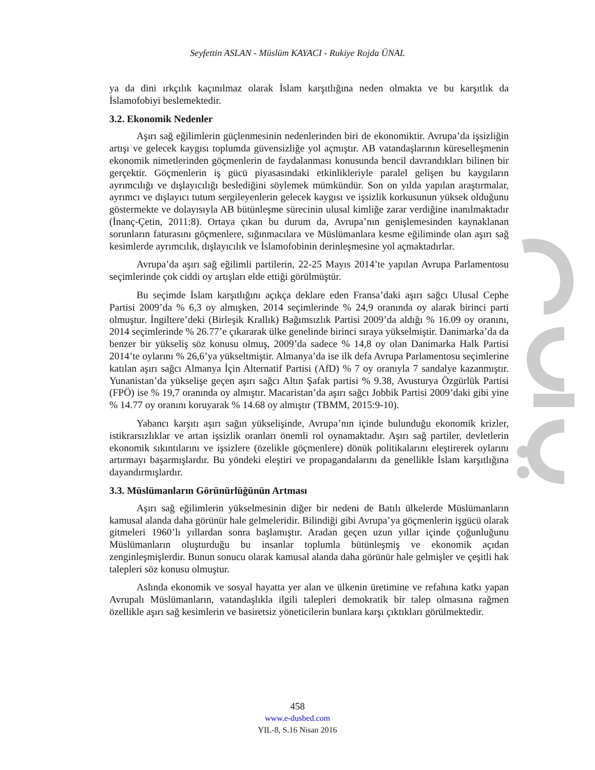Seyfettin ASLAN - Müslüm KAYACI - Rukiye Rojda ÜNAL
ya da dini ırkçılık kaçınılmaz olarak İslam karşıtlığına neden olmakta ve bu karşıtlık da İslamofobiyi beslemektedir.
3.2. Ekonomik Nedenler
Aşırı sağ eğilimlerin güçlenmesinin nedenlerinden biri de ekonomiktir. Avrupa’da işsizliğin artışı ve gelecek kaygısı toplumda güvensizliğe yol açmıştır. AB vatandaşlarının küreselleşmenin ekonomik nimetlerinden göçmenlerin de faydalanması konusunda bencil davrandıkları bilinen bir gerçektir. Göçmenlerin iş gücü piyasasındaki etkinlikleriyle paralel gelişen bu kaygıların ayrımcılığı ve dışlayıcılığı beslediğini söylemek mümkündür. Son on yılda yapılan araştırmalar, ayrımcı ve dışlayıcı tutum sergileyenlerin gelecek kaygısı ve işsizlik korkusunun yüksek olduğunu göstermekte ve dolayısıyla AB bütünleşme sürecinin ulusal kimliğe zarar verdiğine inanılmaktadır (İnanç-Çetin, 2011:8). Ortaya çıkan bu durum da, Avrupa’nın genişlemesinden kaynaklanan sorunların faturasını göçmenlere, sığınmacılara ve Müslümanlara kesme eğiliminde olan aşırı sağ kesimlerde ayrımcılık, dışlayıcılık ve İslamofobinin derinleşmesine yol açmaktadırlar.
Avrupa’da aşırı sağ eğilimli partilerin, 22-25 Mayıs 2014’te yapılan Avrupa Parlamentosu seçimlerinde çok ciddi oy artışları elde ettiği görülmüştür.
Bu seçimde İslam karşıtlığını açıkça deklare eden Fransa’daki aşırı sağcı Ulusal Cephe Partisi 2009’da % 6,3 oy almışken, 2014 seçimlerinde % 24,9 oranında oy alarak birinci parti olmuştur. İngiltere’deki (Birleşik Krallık) Bağımsızlık Partisi 2009’da aldığı % 16.09 oy oranını, 2014 seçimlerinde % 26.77’e çıkararak ülke genelinde birinci sıraya yükselmiştir. Danimarka’da da benzer bir yükseliş söz konusu olmuş, 2009’da sadece % 14,8 oy olan Danimarka Halk Partisi 2014’te oylarını % 26,6’ya yükseltmiştir. Almanya’da ise ilk defa Avrupa Parlamentosu seçimlerine katılan aşırı sağcı Almanya İçin Alternatif Partisi (AfD) % 7 oy oranıyla 7 sandalye kazanmıştır. Yunanistan’da yükselişe geçen aşırı sağcı Altın Şafak partisi % 9.38, Avusturya Özgürlük Partisi (FPÖ) ise % 19,7 oranında oy almıştır. Macaristan’da aşırı sağcı Jobbik Partisi 2009’daki gibi yine % 14.77 oy oranını koruyarak % 14.68 oy almıştır (TBMM, 2015:9-10).
Yabancı karşıtı aşırı sağın yükselişinde, Avrupa’nın içinde bulunduğu ekonomik krizler, istikrarsızlıklar ve artan işsizlik oranları önemli rol oynamaktadır. Aşırı sağ partiler, devletlerin ekonomik sıkıntılarını ve işsizlere (özelikle göçmenlere) dönük politikalarını eleştirerek oylarını artırmayı başarmışlardır. Bu yöndeki eleştiri ve propagandalarını da genellikle İslam karşıtlığına dayandırmışlardır.
3.3. Müslümanların Görünürlüğünün Artması
Aşırı sağ eğilimlerin yükselmesinin diğer bir nedeni de Batılı ülkelerde Müslümanların kamusal alanda daha görünür hale gelmeleridir. Bilindiği gibi Avrupa’ya göçmenlerin işgücü olarak gitmeleri 1960’lı yıllardan sonra başlamıştır. Aradan geçen uzun yıllar içinde çoğunluğunu Müslümanların oluşturduğu bu insanlar toplumla bütünleşmiş ve ekonomik açıdan zenginleşmişlerdir. Bunun sonucu olarak kamusal alanda daha görünür hale gelmişler ve çeşitli hak talepleri söz konusu olmuştur.
Aslında ekonomik ve sosyal hayatta yer alan ve ülkenin üretimine ve refahına katkı yapan Avrupalı Müslümanların, vatandaşlıkla ilgili talepleri demokratik bir talep olmasına rağmen özellikle aşırı sağ kesimlerin ve basiretsiz yöneticilerin bunlara karşı çıktıkları görülmektedir.
458
www.e-dusbed.com
YIL-8, S.16 Nisan 2016